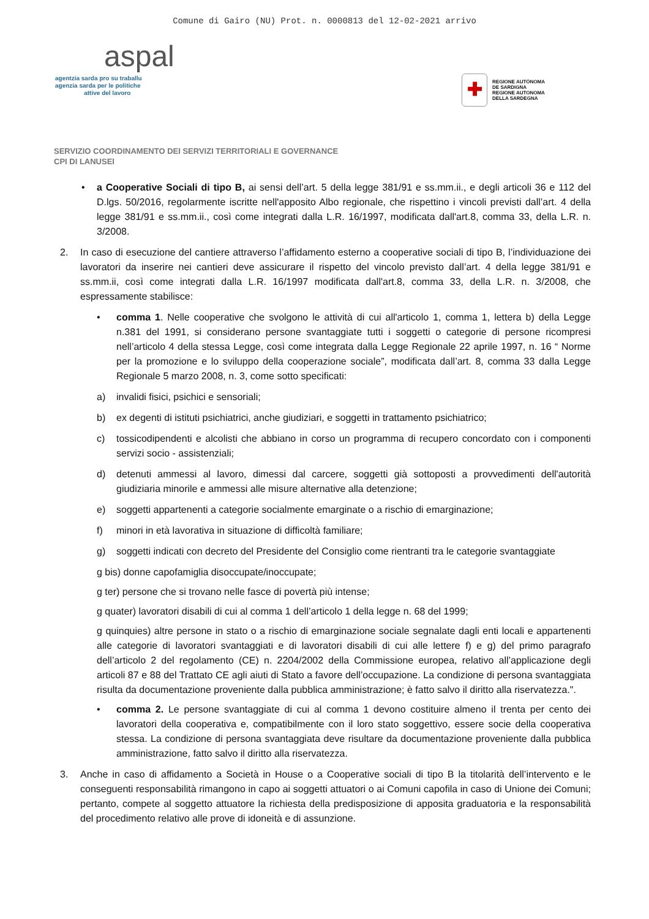Comune di Gairo (NU) Prot. n. 0000813 del 12-02-2021 arrivo
aspal
agentzia sarda pro su traballu
agenzia sarda per le politiche
attive del lavoro
✚
REGIONE AUTÒNOMA
DE SARDIGNA
REGIONE AUTONOMA
DELLA SARDEGNA
SERVIZIO COORDINAMENTO DEI SERVIZI TERRITORIALI E GOVERNANCE
CPI DI LANUSEI
• a Cooperative Sociali di tipo B, ai sensi dell’art. 5 della legge 381/91 e ss.mm.ii., e degli articoli 36 e 112 del D.lgs. 50/2016, regolarmente iscritte nell'apposito Albo regionale, che rispettino i vincoli previsti dall’art. 4 della legge 381/91 e ss.mm.ii., così come integrati dalla L.R. 16/1997, modificata dall'art.8, comma 33, della L.R. n. 3/2008.
2. In caso di esecuzione del cantiere attraverso l’affidamento esterno a cooperative sociali di tipo B, l’individuazione dei lavoratori da inserire nei cantieri deve assicurare il rispetto del vincolo previsto dall’art. 4 della legge 381/91 e ss.mm.ii, così come integrati dalla L.R. 16/1997 modificata dall'art.8, comma 33, della L.R. n. 3/2008, che espressamente stabilisce:
• comma 1. Nelle cooperative che svolgono le attività di cui all'articolo 1, comma 1, lettera b) della Legge n.381 del 1991, si considerano persone svantaggiate tutti i soggetti o categorie di persone ricompresi nell’articolo 4 della stessa Legge, così come integrata dalla Legge Regionale 22 aprile 1997, n. 16 “ Norme per la promozione e lo sviluppo della cooperazione sociale”, modificata dall’art. 8, comma 33 dalla Legge Regionale 5 marzo 2008, n. 3, come sotto specificati:
a) invalidi fisici, psichici e sensoriali;
b) ex degenti di istituti psichiatrici, anche giudiziari, e soggetti in trattamento psichiatrico;
c) tossicodipendenti e alcolisti che abbiano in corso un programma di recupero concordato con i componenti servizi socio - assistenziali;
d) detenuti ammessi al lavoro, dimessi dal carcere, soggetti già sottoposti a provvedimenti dell'autorità giudiziaria minorile e ammessi alle misure alternative alla detenzione;
e) soggetti appartenenti a categorie socialmente emarginate o a rischio di emarginazione;
f) minori in età lavorativa in situazione di difficoltà familiare;
g) soggetti indicati con decreto del Presidente del Consiglio come rientranti tra le categorie svantaggiate
g bis) donne capofamiglia disoccupate/inoccupate;
g ter) persone che si trovano nelle fasce di povertà più intense;
g quater) lavoratori disabili di cui al comma 1 dell’articolo 1 della legge n. 68 del 1999;
g quinquies) altre persone in stato o a rischio di emarginazione sociale segnalate dagli enti locali e appartenenti alle categorie di lavoratori svantaggiati e di lavoratori disabili di cui alle lettere f) e g) del primo paragrafo dell’articolo 2 del regolamento (CE) n. 2204/2002 della Commissione europea, relativo all’applicazione degli articoli 87 e 88 del Trattato CE agli aiuti di Stato a favore dell’occupazione. La condizione di persona svantaggiata risulta da documentazione proveniente dalla pubblica amministrazione; è fatto salvo il diritto alla riservatezza.".
• comma 2. Le persone svantaggiate di cui al comma 1 devono costituire almeno il trenta per cento dei lavoratori della cooperativa e, compatibilmente con il loro stato soggettivo, essere socie della cooperativa stessa. La condizione di persona svantaggiata deve risultare da documentazione proveniente dalla pubblica amministrazione, fatto salvo il diritto alla riservatezza.
3. Anche in caso di affidamento a Società in House o a Cooperative sociali di tipo B la titolarità dell’intervento e le conseguenti responsabilità rimangono in capo ai soggetti attuatori o ai Comuni capofila in caso di Unione dei Comuni; pertanto, compete al soggetto attuatore la richiesta della predisposizione di apposita graduatoria e la responsabilità del procedimento relativo alle prove di idoneità e di assunzione.